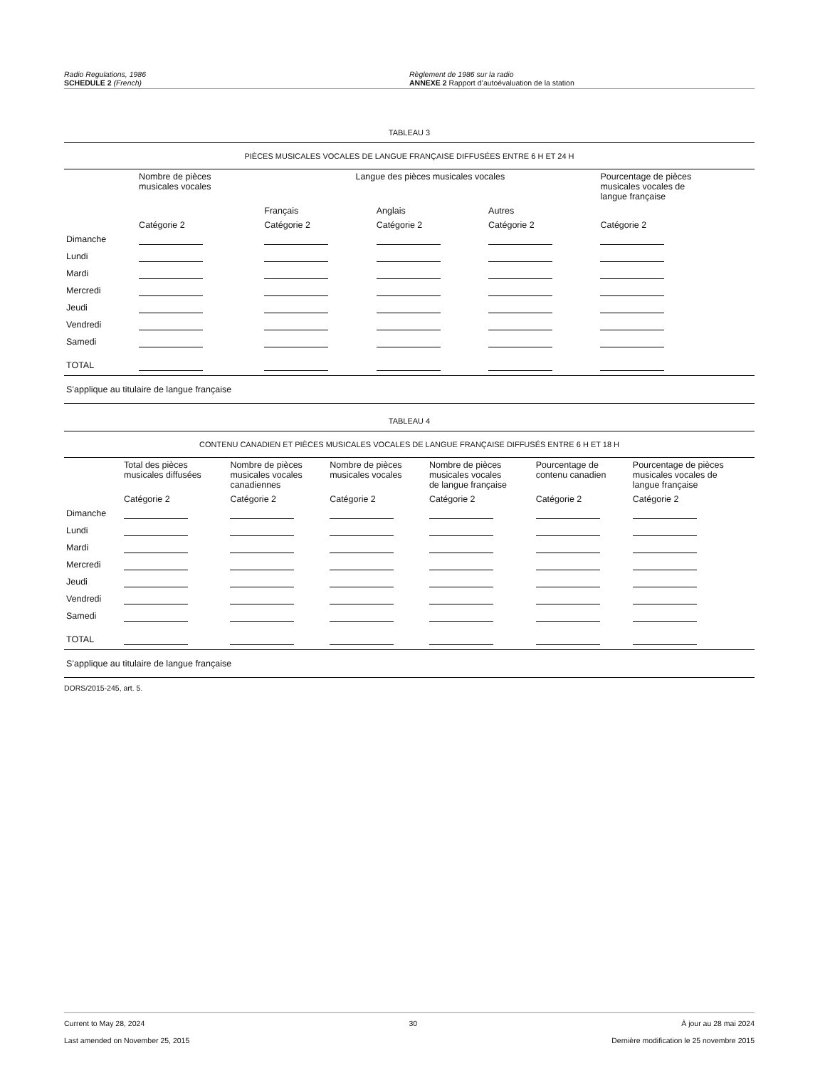Radio Regulations, 1986
SCHEDULE 2 (French)
Règlement de 1986 sur la radio
ANNEXE 2 Rapport d’autoévaluation de la station
TABLEAU 3
| PIÈCES MUSICALES VOCALES DE LANGUE FRANÇAISE DIFFUSÉES ENTRE 6 H ET 24 H | | | | | |
| | Nombre de pièces musicales vocales | Langue des pièces musicales vocales | | | Pourcentage de pièces musicales vocales de langue française |
| | | Français | Anglais | Autres | |
| | Catégorie 2 | Catégorie 2 | Catégorie 2 | Catégorie 2 | Catégorie 2 |
| Dimanche | | | | | |
| Lundi | | | | | |
| Mardi | | | | | |
| Mercredi | | | | | |
| Jeudi | | | | | |
| Vendredi | | | | | |
| Samedi | | | | | |
| TOTAL | | | | | |
| S’applique au titulaire de langue française | | | | | |
TABLEAU 4
| CONTENU CANADIEN ET PIÈCES MUSICALES VOCALES DE LANGUE FRANÇAISE DIFFUSÉS ENTRE 6 H ET 18 H | | | | | | |
| | Total des pièces musicales diffusées | Nombre de pièces musicales vocales canadiennes | Nombre de pièces musicales vocales | Nombre de pièces musicales vocales de langue française | Pourcentage de contenu canadien | Pourcentage de pièces musicales vocales de langue française |
| | Catégorie 2 | Catégorie 2 | Catégorie 2 | Catégorie 2 | Catégorie 2 | Catégorie 2 |
| Dimanche | | | | | | |
| Lundi | | | | | | |
| Mardi | | | | | | |
| Mercredi | | | | | | |
| Jeudi | | | | | | |
| Vendredi | | | | | | |
| Samedi | | | | | | |
| TOTAL | | | | | | |
| S’applique au titulaire de langue française | | | | | | |
DORS/2015-245, art. 5.
Current to May 28, 2024 30 À jour au 28 mai 2024
Last amended on November 25, 2015 Dernière modification le 25 novembre 2015